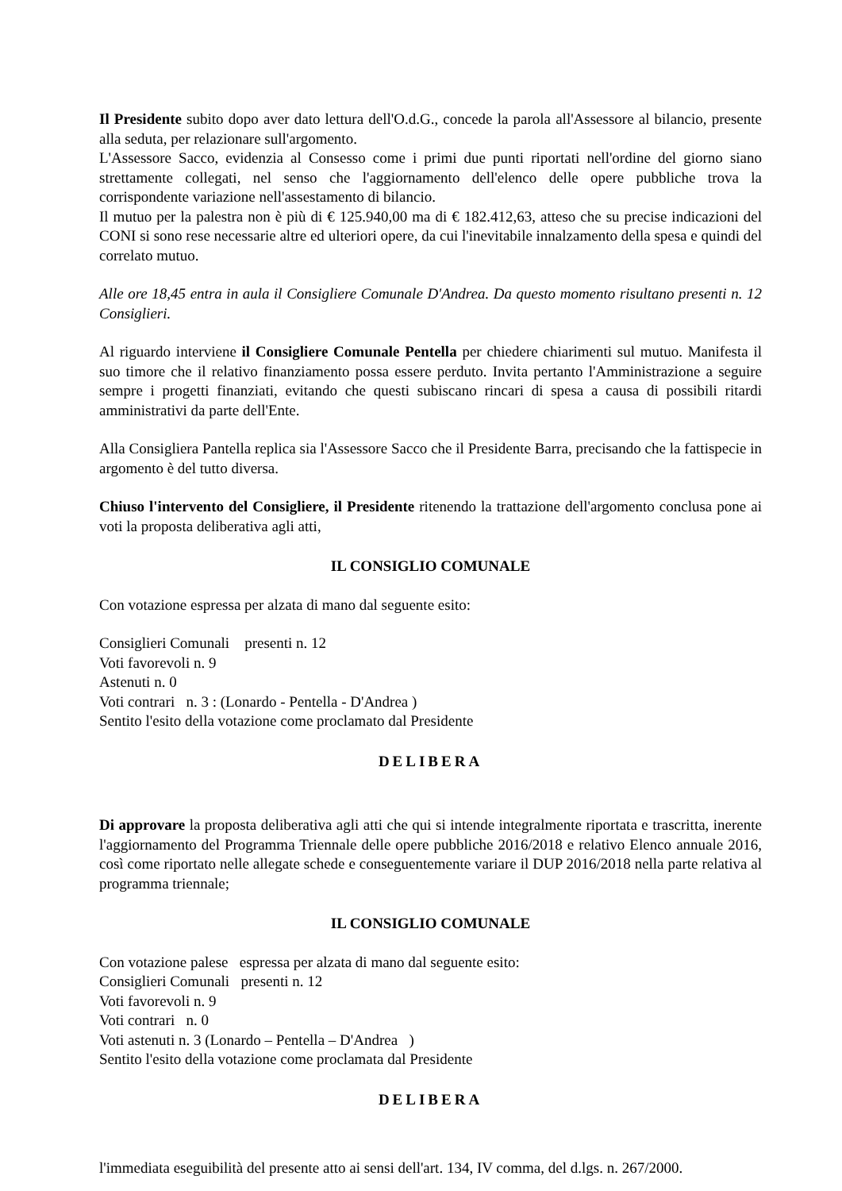Il Presidente subito dopo aver dato lettura dell'O.d.G., concede la parola all'Assessore al bilancio, presente alla seduta, per relazionare sull'argomento.
L'Assessore Sacco, evidenzia al Consesso come i primi due punti riportati nell'ordine del giorno siano strettamente collegati, nel senso che l'aggiornamento dell'elenco delle opere pubbliche trova la corrispondente variazione nell'assestamento di bilancio.
Il mutuo per la palestra non è più di € 125.940,00 ma di € 182.412,63, atteso che su precise indicazioni del CONI si sono rese necessarie altre ed ulteriori opere, da cui l'inevitabile innalzamento della spesa e quindi del correlato mutuo.
Alle ore 18,45 entra in aula il Consigliere Comunale D'Andrea. Da questo momento risultano presenti n. 12 Consiglieri.
Al riguardo interviene il Consigliere Comunale Pentella per chiedere chiarimenti sul mutuo. Manifesta il suo timore che il relativo finanziamento possa essere perduto. Invita pertanto l'Amministrazione a seguire sempre i progetti finanziati, evitando che questi subiscano rincari di spesa a causa di possibili ritardi amministrativi da parte dell'Ente.
Alla Consigliera Pantella replica sia l'Assessore Sacco che il Presidente Barra, precisando che la fattispecie in argomento è del tutto diversa.
Chiuso l'intervento del Consigliere, il Presidente ritenendo la trattazione dell'argomento conclusa pone ai voti la proposta deliberativa agli atti,
IL CONSIGLIO COMUNALE
Con votazione espressa per alzata di mano dal seguente esito:
Consiglieri Comunali presenti n. 12
Voti favorevoli n. 9
Astenuti n. 0
Voti contrari n. 3 : (Lonardo - Pentella - D'Andrea )
Sentito l'esito della votazione come proclamato dal Presidente
DELIBERA
Di approvare la proposta deliberativa agli atti che qui si intende integralmente riportata e trascritta, inerente l'aggiornamento del Programma Triennale delle opere pubbliche 2016/2018 e relativo Elenco annuale 2016, così come riportato nelle allegate schede e conseguentemente variare il DUP 2016/2018 nella parte relativa al programma triennale;
IL CONSIGLIO COMUNALE
Con votazione palese espressa per alzata di mano dal seguente esito:
Consiglieri Comunali presenti n. 12
Voti favorevoli n. 9
Voti contrari n. 0
Voti astenuti n. 3 (Lonardo – Pentella – D'Andrea )
Sentito l'esito della votazione come proclamata dal Presidente
DELIBERA
l'immediata eseguibilità del presente atto ai sensi dell'art. 134, IV comma, del d.lgs. n. 267/2000.